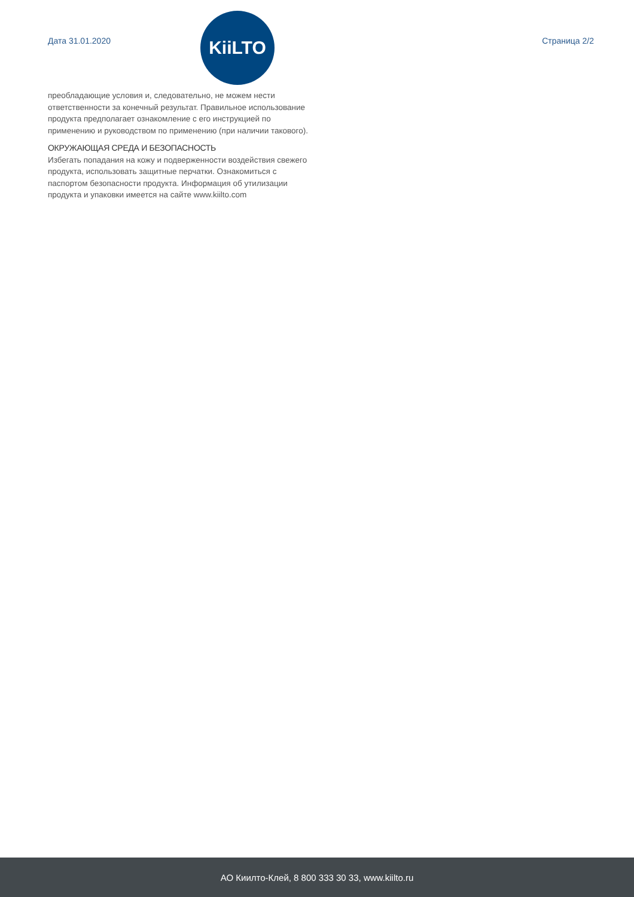Дата 31.01.2020
KiiLTO
Страница 2/2
преобладающие условия и, следовательно, не можем нести ответственности за конечный результат. Правильное использование продукта предполагает ознакомление с его инструкцией по применению и руководством по применению (при наличии такового).
ОКРУЖАЮЩАЯ СРЕДА И БЕЗОПАСНОСТЬ
Избегать попадания на кожу и подверженности воздействия свежего продукта, использовать защитные перчатки. Ознакомиться с паспортом безопасности продукта. Информация об утилизации продукта и упаковки имеется на сайте www.kiilto.com
АО Киилто-Клей, 8 800 333 30 33, www.kiilto.ru